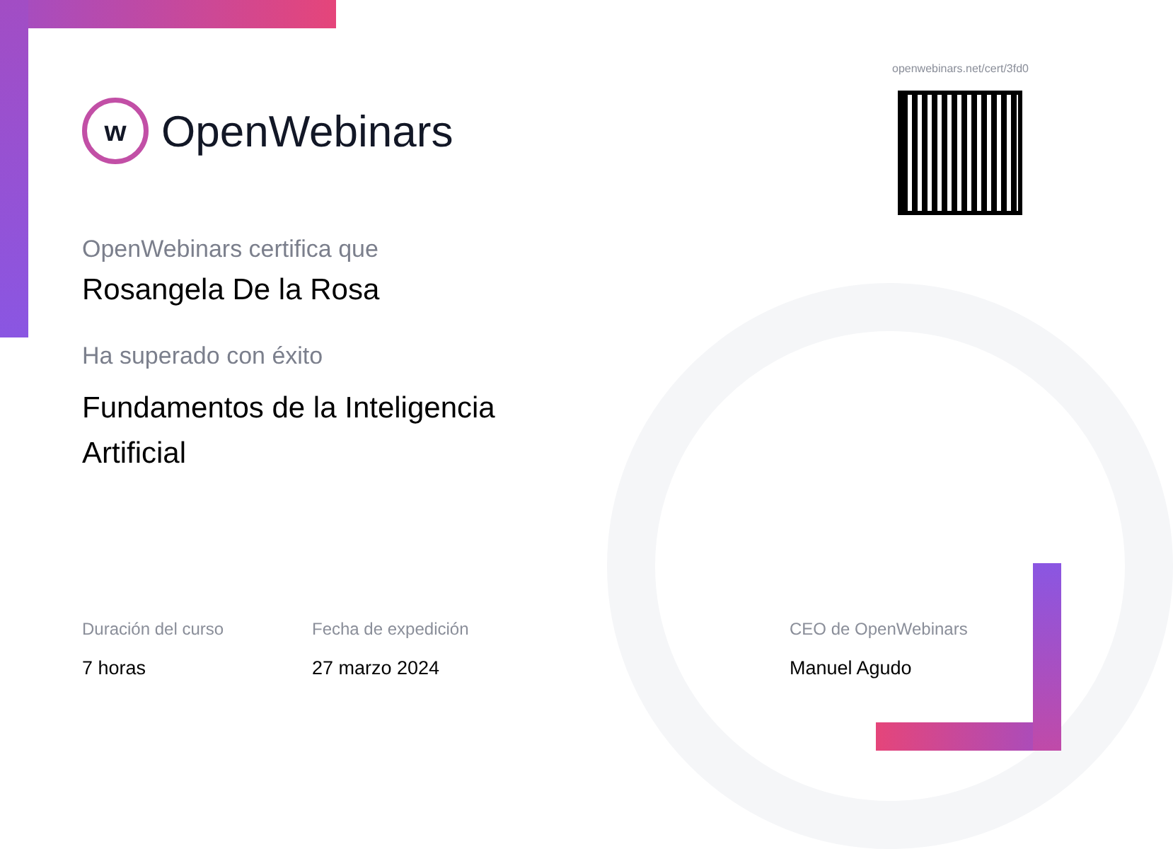w
OpenWebinars
OpenWebinars certifica que
Rosangela De la Rosa
Ha superado con éxito
Fundamentos de la Inteligencia Artificial
openwebinars.net/cert/3fd0
Duración del curso
7 horas
Fecha de expedición
27 marzo 2024
CEO de OpenWebinars
Manuel Agudo